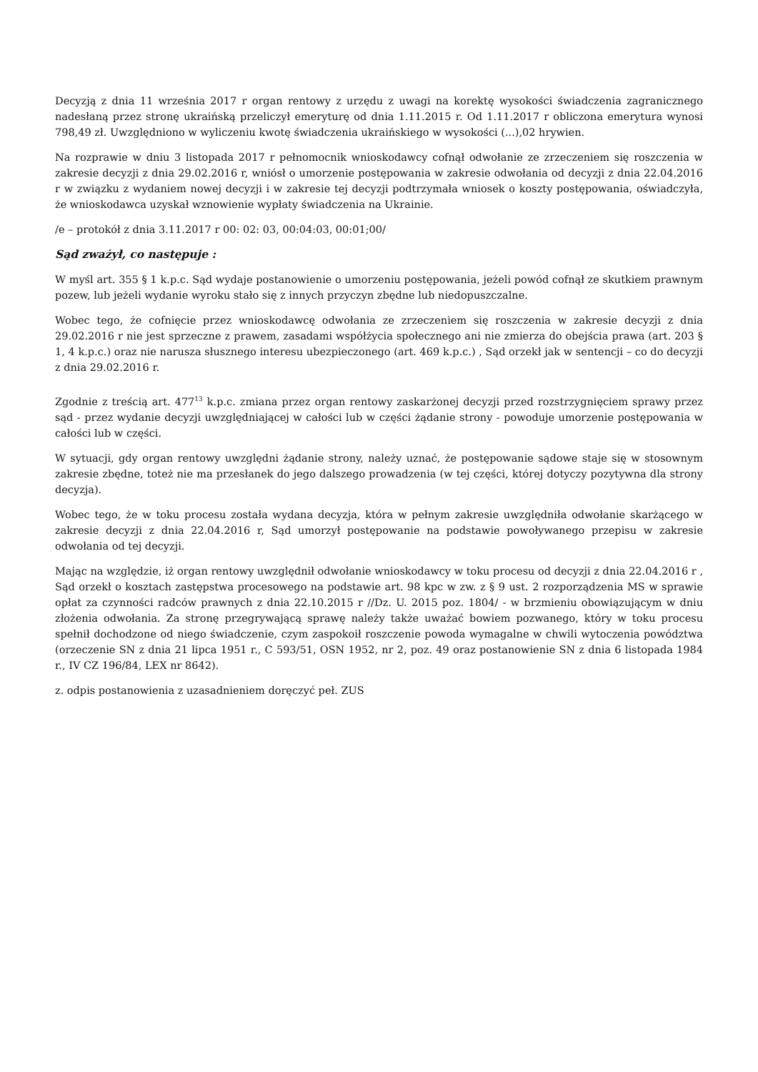Decyzją z dnia 11 września 2017 r organ rentowy z urzędu z uwagi na korektę wysokości świadczenia zagranicznego nadesłaną przez stronę ukraińską przeliczył emeryturę od dnia 1.11.2015 r. Od 1.11.2017 r obliczona emerytura wynosi 798,49 zł. Uwzględniono w wyliczeniu kwotę świadczenia ukraińskiego w wysokości (...),02 hrywien.
Na rozprawie w dniu 3 listopada 2017 r pełnomocnik wnioskodawcy cofnął odwołanie ze zrzeczeniem się roszczenia w zakresie decyzji z dnia 29.02.2016 r, wniósł o umorzenie postępowania w zakresie odwołania od decyzji z dnia 22.04.2016 r w związku z wydaniem nowej decyzji i w zakresie tej decyzji podtrzymała wniosek o koszty postępowania, oświadczyła, że wnioskodawca uzyskał wznowienie wypłaty świadczenia na Ukrainie.
/e – protokół z dnia 3.11.2017 r 00: 02: 03, 00:04:03, 00:01;00/
Sąd zważył, co następuje :
W myśl art. 355 § 1 k.p.c. Sąd wydaje postanowienie o umorzeniu postępowania, jeżeli powód cofnął ze skutkiem prawnym pozew, lub jeżeli wydanie wyroku stało się z innych przyczyn zbędne lub niedopuszczalne.
Wobec tego, że cofnięcie przez wnioskodawcę odwołania ze zrzeczeniem się roszczenia w zakresie decyzji z dnia 29.02.2016 r nie jest sprzeczne z prawem, zasadami współżycia społecznego ani nie zmierza do obejścia prawa (art. 203 § 1, 4 k.p.c.) oraz nie narusza słusznego interesu ubezpieczonego (art. 469 k.p.c.) , Sąd orzekł jak w sentencji – co do decyzji z dnia 29.02.2016 r.
Zgodnie z treścią art. 477<sup>13</sup> k.p.c. zmiana przez organ rentowy zaskarżonej decyzji przed rozstrzygnięciem sprawy przez sąd - przez wydanie decyzji uwzględniającej w całości lub w części żądanie strony - powoduje umorzenie postępowania w całości lub w części.
W sytuacji, gdy organ rentowy uwzględni żądanie strony, należy uznać, że postępowanie sądowe staje się w stosownym zakresie zbędne, toteż nie ma przesłanek do jego dalszego prowadzenia (w tej części, której dotyczy pozytywna dla strony decyzja).
Wobec tego, że w toku procesu została wydana decyzja, która w pełnym zakresie uwzględniła odwołanie skarżącego w zakresie decyzji z dnia 22.04.2016 r, Sąd umorzył postępowanie na podstawie powoływanego przepisu w zakresie odwołania od tej decyzji.
Mając na względzie, iż organ rentowy uwzględnił odwołanie wnioskodawcy w toku procesu od decyzji z dnia 22.04.2016 r , Sąd orzekł o kosztach zastępstwa procesowego na podstawie art. 98 kpc w zw. z § 9 ust. 2 rozporządzenia MS w sprawie opłat za czynności radców prawnych z dnia 22.10.2015 r //Dz. U. 2015 poz. 1804/ - w brzmieniu obowiązującym w dniu złożenia odwołania. Za stronę przegrywającą sprawę należy także uważać bowiem pozwanego, który w toku procesu spełnił dochodzone od niego świadczenie, czym zaspokoił roszczenie powoda wymagalne w chwili wytoczenia powództwa (orzeczenie SN z dnia 21 lipca 1951 r., C 593/51, OSN 1952, nr 2, poz. 49 oraz postanowienie SN z dnia 6 listopada 1984 r., IV CZ 196/84, LEX nr 8642).
z. odpis postanowienia z uzasadnieniem doręczyć peł. ZUS